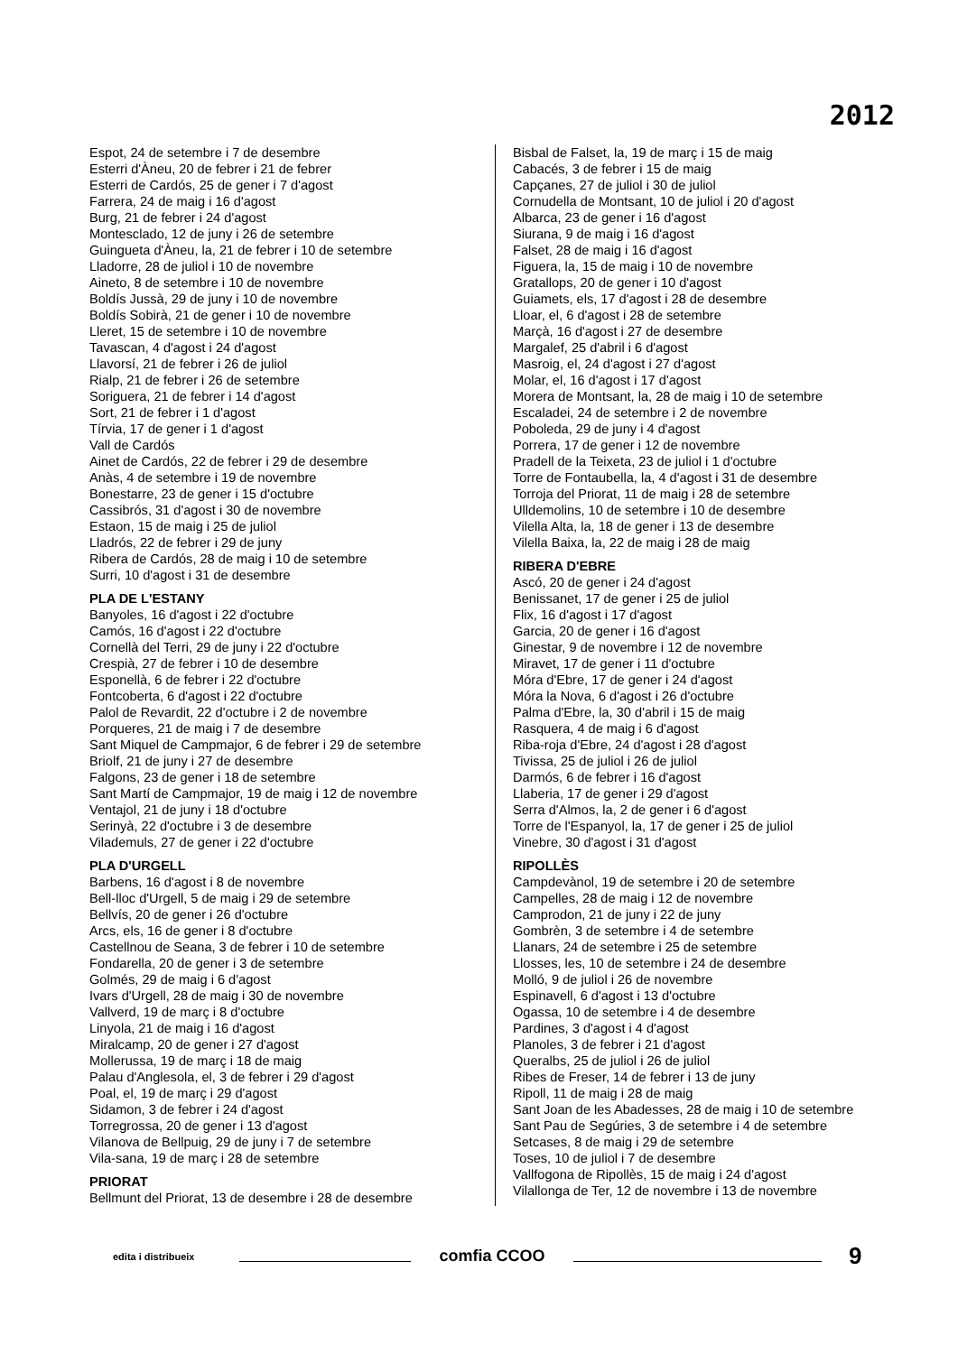2012
Espot, 24 de setembre i 7 de desembre
Esterri d'Àneu, 20 de febrer i 21 de febrer
Esterri de Cardós, 25 de gener i 7 d'agost
Farrera, 24 de maig i 16 d'agost
Burg, 21 de febrer i 24 d'agost
Montesclado, 12 de juny i 26 de setembre
Guingueta d'Àneu, la, 21 de febrer i 10 de setembre
Lladorre, 28 de juliol i 10 de novembre
Aineto, 8 de setembre i 10 de novembre
Boldís Jussà, 29 de juny i 10 de novembre
Boldís Sobirà, 21 de gener i 10 de novembre
Lleret, 15 de setembre i 10 de novembre
Tavascan, 4 d'agost i 24 d'agost
Llavorsí, 21 de febrer i 26 de juliol
Rialp, 21 de febrer i 26 de setembre
Soriguera, 21 de febrer i 14 d'agost
Sort, 21 de febrer i 1 d'agost
Tírvia, 17 de gener i 1 d'agost
Vall de Cardós
Ainet de Cardós, 22 de febrer i 29 de desembre
Anàs, 4 de setembre i 19 de novembre
Bonestarre, 23 de gener i 15 d'octubre
Cassibrós, 31 d'agost i 30 de novembre
Estaon, 15 de maig i 25 de juliol
Lladrós, 22 de febrer i 29 de juny
Ribera de Cardós, 28 de maig i 10 de setembre
Surri, 10 d'agost i 31 de desembre
PLA DE L'ESTANY
Banyoles, 16 d'agost i 22 d'octubre
Camós, 16 d'agost i 22 d'octubre
Cornellà del Terri, 29 de juny i 22 d'octubre
Crespià, 27 de febrer i 10 de desembre
Esponellà, 6 de febrer i 22 d'octubre
Fontcoberta, 6 d'agost i 22 d'octubre
Palol de Revardit, 22 d'octubre i 2 de novembre
Porqueres, 21 de maig i 7 de desembre
Sant Miquel de Campmajor, 6 de febrer i 29 de setembre
Briolf, 21 de juny i 27 de desembre
Falgons, 23 de gener i 18 de setembre
Sant Martí de Campmajor, 19 de maig i 12 de novembre
Ventajol, 21 de juny i 18 d'octubre
Serinyà, 22 d'octubre i 3 de desembre
Vilademuls, 27 de gener i 22 d'octubre
PLA D'URGELL
Barbens, 16 d'agost i 8 de novembre
Bell-lloc d'Urgell, 5 de maig i 29 de setembre
Bellvís, 20 de gener i 26 d'octubre
Arcs, els, 16 de gener i 8 d'octubre
Castellnou de Seana, 3 de febrer i 10 de setembre
Fondarella, 20 de gener i 3 de setembre
Golmés, 29 de maig i 6 d'agost
Ivars d'Urgell, 28 de maig i 30 de novembre
Vallverd, 19 de març i 8 d'octubre
Linyola, 21 de maig i 16 d'agost
Miralcamp, 20 de gener i 27 d'agost
Mollerussa, 19 de març i 18 de maig
Palau d'Anglesola, el, 3 de febrer i 29 d'agost
Poal, el, 19 de març i 29 d'agost
Sidamon, 3 de febrer i 24 d'agost
Torregrossa, 20 de gener i 13 d'agost
Vilanova de Bellpuig, 29 de juny i 7 de setembre
Vila-sana, 19 de març i 28 de setembre
PRIORAT
Bellmunt del Priorat, 13 de desembre i 28 de desembre
Bisbal de Falset, la, 19 de març i 15 de maig
Cabacés, 3 de febrer i 15 de maig
Capçanes, 27 de juliol i 30 de juliol
Cornudella de Montsant, 10 de juliol i 20 d'agost
Albarca, 23 de gener i 16 d'agost
Siurana, 9 de maig i 16 d'agost
Falset, 28 de maig i 16 d'agost
Figuera, la, 15 de maig i 10 de novembre
Gratallops, 20 de gener i 10 d'agost
Guiamets, els, 17 d'agost i 28 de desembre
Lloar, el, 6 d'agost i 28 de setembre
Marçà, 16 d'agost i 27 de desembre
Margalef, 25 d'abril i 6 d'agost
Masroig, el, 24 d'agost i 27 d'agost
Molar, el, 16 d'agost i 17 d'agost
Morera de Montsant, la, 28 de maig i 10 de setembre
Escaladei, 24 de setembre i 2 de novembre
Poboleda, 29 de juny i 4 d'agost
Porrera, 17 de gener i 12 de novembre
Pradell de la Teixeta, 23 de juliol i 1 d'octubre
Torre de Fontaubella, la, 4 d'agost i 31 de desembre
Torroja del Priorat, 11 de maig i 28 de setembre
Ulldemolins, 10 de setembre i 10 de desembre
Vilella Alta, la, 18 de gener i 13 de desembre
Vilella Baixa, la, 22 de maig i 28 de maig
RIBERA D'EBRE
Ascó, 20 de gener i 24 d'agost
Benissanet, 17 de gener i 25 de juliol
Flix, 16 d'agost i 17 d'agost
Garcia, 20 de gener i 16 d'agost
Ginestar, 9 de novembre i 12 de novembre
Miravet, 17 de gener i 11 d'octubre
Móra d'Ebre, 17 de gener i 24 d'agost
Móra la Nova, 6 d'agost i 26 d'octubre
Palma d'Ebre, la, 30 d'abril i 15 de maig
Rasquera, 4 de maig i 6 d'agost
Riba-roja d'Ebre, 24 d'agost i 28 d'agost
Tivissa, 25 de juliol i 26 de juliol
Darmós, 6 de febrer i 16 d'agost
Llaberia, 17 de gener i 29 d'agost
Serra d'Almos, la, 2 de gener i 6 d'agost
Torre de l'Espanyol, la, 17 de gener i 25 de juliol
Vinebre, 30 d'agost i 31 d'agost
RIPOLLÈS
Campdevànol, 19 de setembre i 20 de setembre
Campelles, 28 de maig i 12 de novembre
Camprodon, 21 de juny i 22 de juny
Gombrèn, 3 de setembre i 4 de setembre
Llanars, 24 de setembre i 25 de setembre
Llosses, les, 10 de setembre i 24 de desembre
Molló, 9 de juliol i 26 de novembre
Espinavell, 6 d'agost i 13 d'octubre
Ogassa, 10 de setembre i 4 de desembre
Pardines, 3 d'agost i 4 d'agost
Planoles, 3 de febrer i 21 d'agost
Queralbs, 25 de juliol i 26 de juliol
Ribes de Freser, 14 de febrer i 13 de juny
Ripoll, 11 de maig i 28 de maig
Sant Joan de les Abadesses, 28 de maig i 10 de setembre
Sant Pau de Segúries, 3 de setembre i 4 de setembre
Setcases, 8 de maig i 29 de setembre
Toses, 10 de juliol i 7 de desembre
Vallfogona de Ripollès, 15 de maig i 24 d'agost
Vilallonga de Ter, 12 de novembre i 13 de novembre
edita i distribueix
comfia CCOO
9